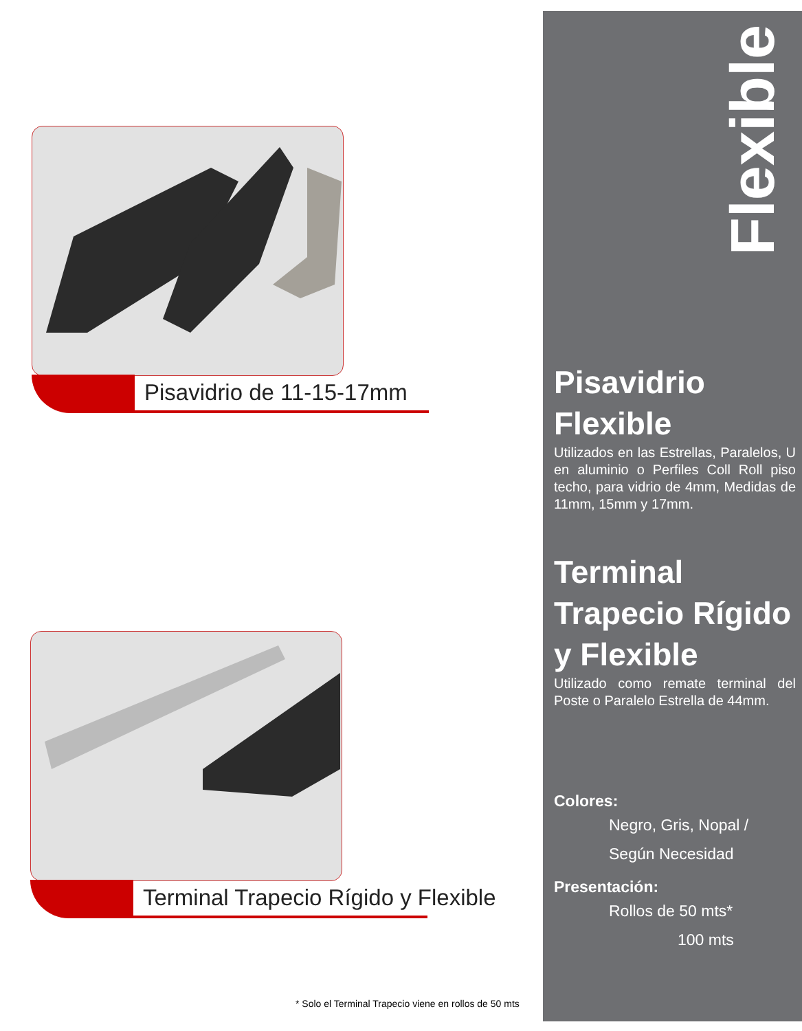Pisavidrio de 11-15-17mm
Terminal Trapecio Rígido y Flexible
* Solo el Terminal Trapecio viene en rollos de 50 mts
Flexible
Pisavidrio Flexible
Utilizados en las Estrellas, Paralelos, U en aluminio o Perfiles Coll Roll piso techo, para vidrio de 4mm, Medidas de 11mm, 15mm y 17mm.
Terminal Trapecio Rígido y Flexible
Utilizado como remate terminal del Poste o Paralelo Estrella de 44mm.
Colores:
Negro, Gris, Nopal /
Según Necesidad
Presentación:
Rollos de 50 mts*
100 mts